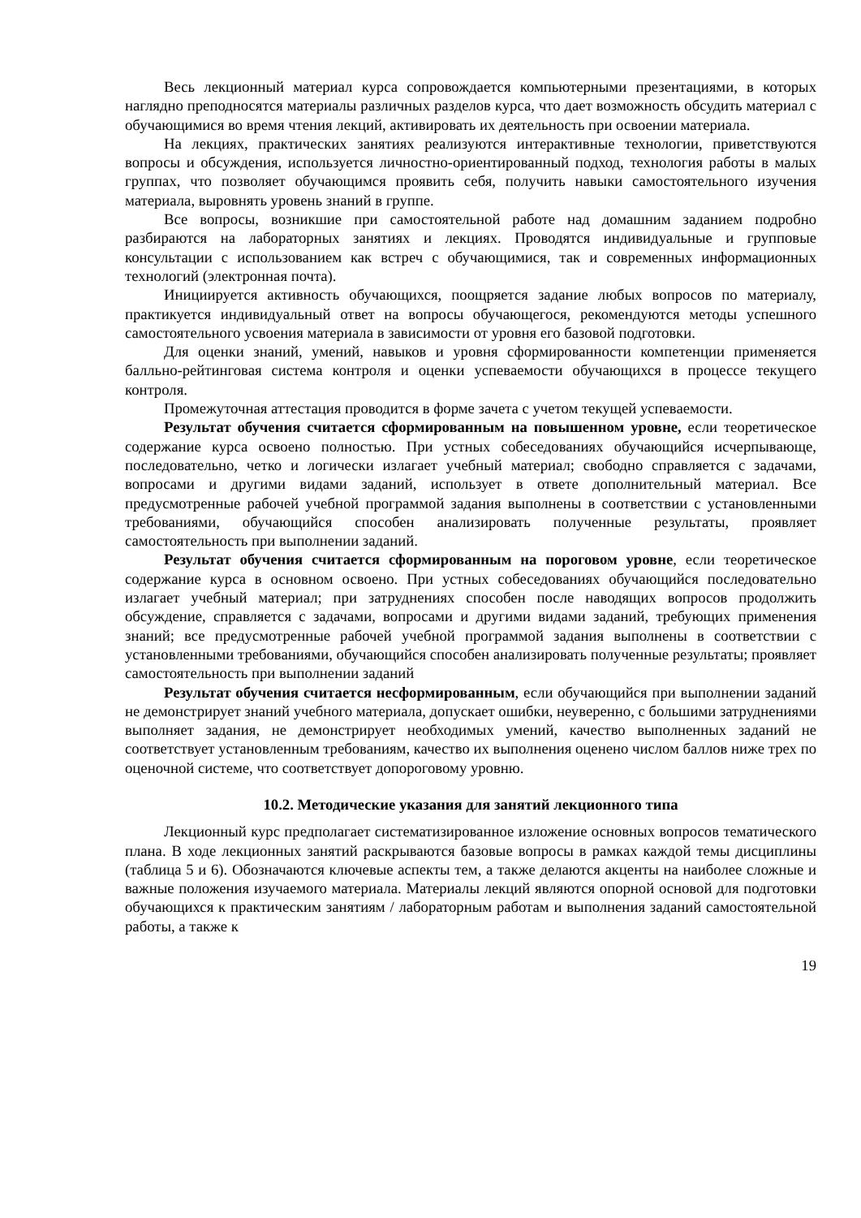Весь лекционный материал курса сопровождается компьютерными презентациями, в которых наглядно преподносятся материалы различных разделов курса, что дает возможность обсудить материал с обучающимися во время чтения лекций, активировать их деятельность при освоении материала.
На лекциях, практических занятиях реализуются интерактивные технологии, приветствуются вопросы и обсуждения, используется личностно-ориентированный подход, технология работы в малых группах, что позволяет обучающимся проявить себя, получить навыки самостоятельного изучения материала, выровнять уровень знаний в группе.
Все вопросы, возникшие при самостоятельной работе над домашним заданием подробно разбираются на лабораторных занятиях и лекциях. Проводятся индивидуальные и групповые консультации с использованием как встреч с обучающимися, так и современных информационных технологий (электронная почта).
Инициируется активность обучающихся, поощряется задание любых вопросов по материалу, практикуется индивидуальный ответ на вопросы обучающегося, рекомендуются методы успешного самостоятельного усвоения материала в зависимости от уровня его базовой подготовки.
Для оценки знаний, умений, навыков и уровня сформированности компетенции применяется балльно-рейтинговая система контроля и оценки успеваемости обучающихся в процессе текущего контроля.
Промежуточная аттестация проводится в форме зачета с учетом текущей успеваемости.
Результат обучения считается сформированным на повышенном уровне, если теоретическое содержание курса освоено полностью. При устных собеседованиях обучающийся исчерпывающе, последовательно, четко и логически излагает учебный материал; свободно справляется с задачами, вопросами и другими видами заданий, использует в ответе дополнительный материал. Все предусмотренные рабочей учебной программой задания выполнены в соответствии с установленными требованиями, обучающийся способен анализировать полученные результаты, проявляет самостоятельность при выполнении заданий.
Результат обучения считается сформированным на пороговом уровне, если теоретическое содержание курса в основном освоено. При устных собеседованиях обучающийся последовательно излагает учебный материал; при затруднениях способен после наводящих вопросов продолжить обсуждение, справляется с задачами, вопросами и другими видами заданий, требующих применения знаний; все предусмотренные рабочей учебной программой задания выполнены в соответствии с установленными требованиями, обучающийся способен анализировать полученные результаты; проявляет самостоятельность при выполнении заданий
Результат обучения считается несформированным, если обучающийся при выполнении заданий не демонстрирует знаний учебного материала, допускает ошибки, неуверенно, с большими затруднениями выполняет задания, не демонстрирует необходимых умений, качество выполненных заданий не соответствует установленным требованиям, качество их выполнения оценено числом баллов ниже трех по оценочной системе, что соответствует допороговому уровню.
10.2. Методические указания для занятий лекционного типа
Лекционный курс предполагает систематизированное изложение основных вопросов тематического плана. В ходе лекционных занятий раскрываются базовые вопросы в рамках каждой темы дисциплины (таблица 5 и 6). Обозначаются ключевые аспекты тем, а также делаются акценты на наиболее сложные и важные положения изучаемого материала. Материалы лекций являются опорной основой для подготовки обучающихся к практическим занятиям / лабораторным работам и выполнения заданий самостоятельной работы, а также к
19